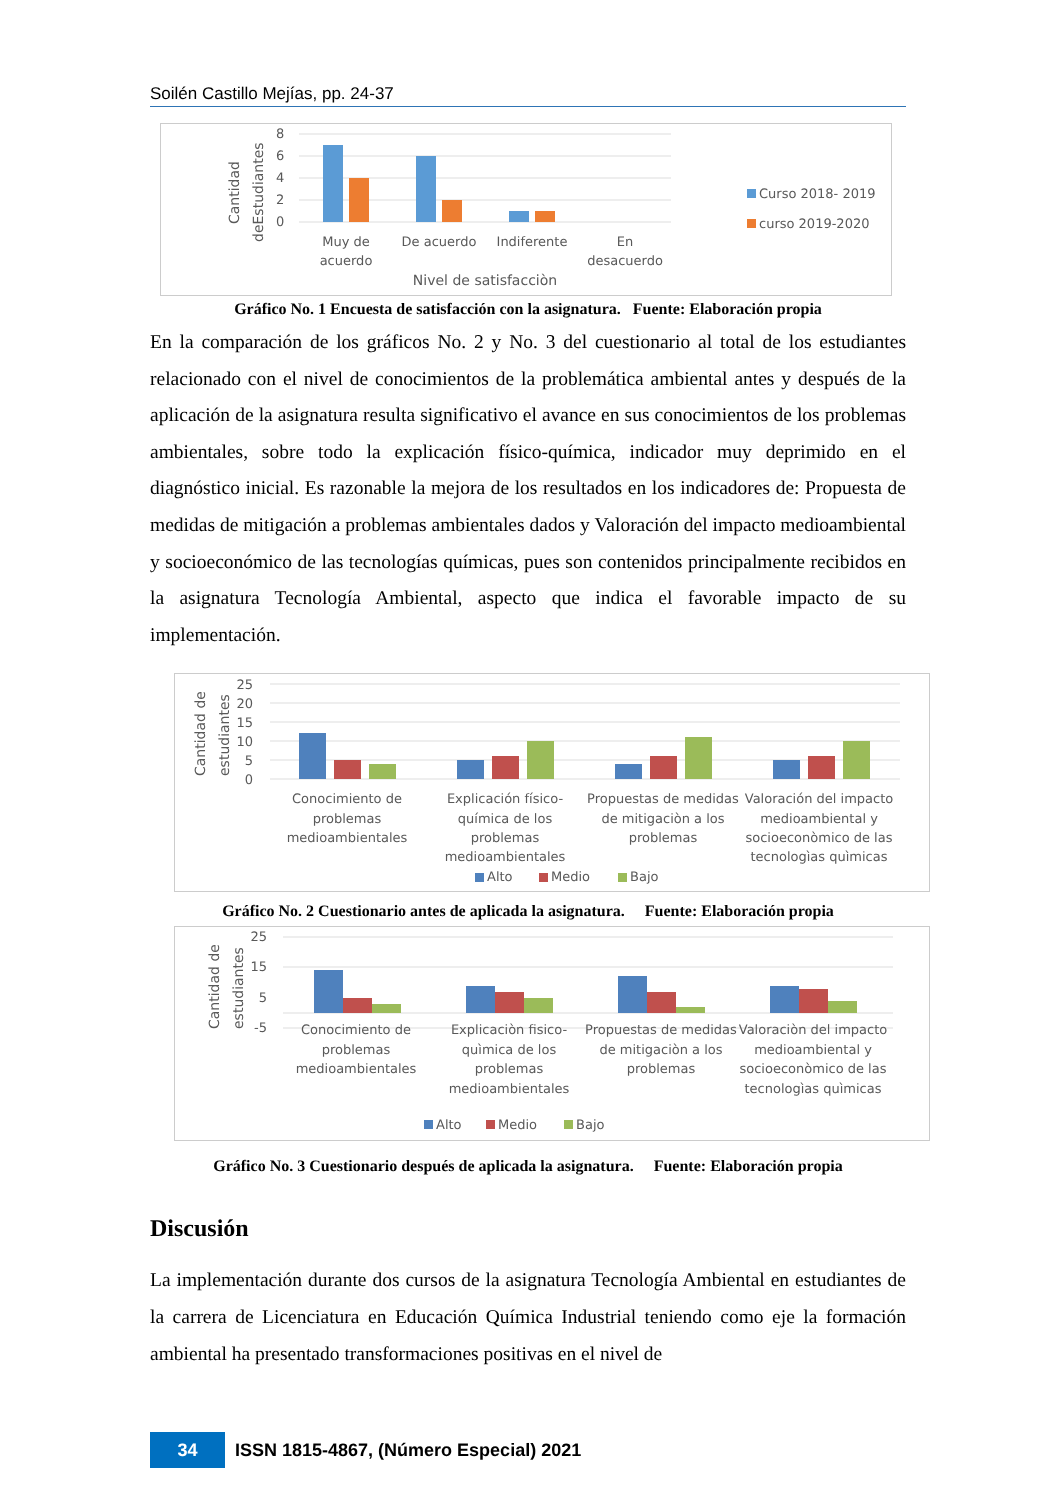Soilén Castillo Mejías, pp. 24-37
Cantidad
deEstudiantes
8
6
4
2
0
Muy de
acuerdo
De acuerdo
Indiferente
En
desacuerdo
Nivel de satisfacciòn
Curso 2018- 2019
curso 2019-2020
Gráfico No. 1 Encuesta de satisfacción con la asignatura. Fuente: Elaboración propia
En la comparación de los gráficos No. 2 y No. 3 del cuestionario al total de los estudiantes relacionado con el nivel de conocimientos de la problemática ambiental antes y después de la aplicación de la asignatura resulta significativo el avance en sus conocimientos de los problemas ambientales, sobre todo la explicación físico-química, indicador muy deprimido en el diagnóstico inicial. Es razonable la mejora de los resultados en los indicadores de: Propuesta de medidas de mitigación a problemas ambientales dados y Valoración del impacto medioambiental y socioeconómico de las tecnologías químicas, pues son contenidos principalmente recibidos en la asignatura Tecnología Ambiental, aspecto que indica el favorable impacto de su implementación.
Cantidad de
estudiantes
25
20
15
10
5
0
Conocimiento de
problemas
medioambientales
Explicación físico-
química de los
problemas
medioambientales
Propuestas de medidas
de mitigaciòn a los
problemas
Valoración del impacto
medioambiental y
socioeconòmico de las
tecnologìas quìmicas
Alto
Medio
Bajo
Gráfico No. 2 Cuestionario antes de aplicada la asignatura. Fuente: Elaboración propia
Cantidad de
estudiantes
25
15
5
-5
Conocimiento de
problemas
medioambientales
Explicaciòn fisico-
quìmica de los
problemas
medioambientales
Propuestas de medidas
de mitigaciòn a los
problemas
Valoraciòn del impacto
medioambiental y
socioeconòmico de las
tecnologìas quìmicas
Alto
Medio
Bajo
Gráfico No. 3 Cuestionario después de aplicada la asignatura. Fuente: Elaboración propia
Discusión
La implementación durante dos cursos de la asignatura Tecnología Ambiental en estudiantes de la carrera de Licenciatura en Educación Química Industrial teniendo como eje la formación ambiental ha presentado transformaciones positivas en el nivel de
34
ISSN 1815-4867, (Número Especial) 2021